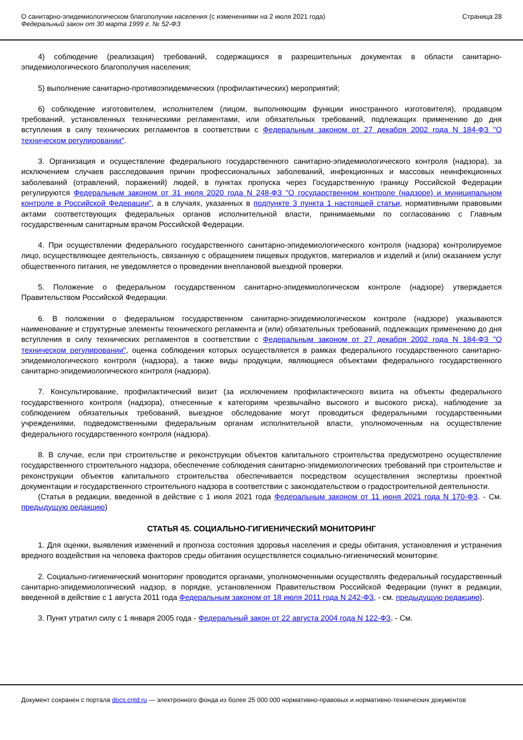О санитарно-эпидемиологическом благополучии населения (с изменениями на 2 июля 2021 года)
Федеральный закон от 30 марта 1999 г. № 52-ФЗ
Страница 28
4) соблюдение (реализация) требований, содержащихся в разрешительных документах в области санитарно-эпидемиологического благополучия населения;
5) выполнение санитарно-противоэпидемических (профилактических) мероприятий;
6) соблюдение изготовителем, исполнителем (лицом, выполняющим функции иностранного изготовителя), продавцом требований, установленных техническими регламентами, или обязательных требований, подлежащих применению до дня вступления в силу технических регламентов в соответствии с Федеральным законом от 27 декабря 2002 года N 184-ФЗ "О техническом регулировании".
3. Организация и осуществление федерального государственного санитарно-эпидемиологического контроля (надзора), за исключением случаев расследования причин профессиональных заболеваний, инфекционных и массовых неинфекционных заболеваний (отравлений, поражений) людей, в пунктах пропуска через Государственную границу Российской Федерации регулируются Федеральным законом от 31 июля 2020 года N 248-ФЗ "О государственном контроле (надзоре) и муниципальном контроле в Российской Федерации", а в случаях, указанных в подпункте 3 пункта 1 настоящей статьи, нормативными правовыми актами соответствующих федеральных органов исполнительной власти, принимаемыми по согласованию с Главным государственным санитарным врачом Российской Федерации.
4. При осуществлении федерального государственного санитарно-эпидемиологического контроля (надзора) контролируемое лицо, осуществляющее деятельность, связанную с обращением пищевых продуктов, материалов и изделий и (или) оказанием услуг общественного питания, не уведомляется о проведении внеплановой выездной проверки.
5. Положение о федеральном государственном санитарно-эпидемиологическом контроле (надзоре) утверждается Правительством Российской Федерации.
6. В положении о федеральном государственном санитарно-эпидемиологическом контроле (надзоре) указываются наименование и структурные элементы технического регламента и (или) обязательных требований, подлежащих применению до дня вступления в силу технических регламентов в соответствии с Федеральным законом от 27 декабря 2002 года N 184-ФЗ "О техническом регулировании", оценка соблюдения которых осуществляется в рамках федерального государственного санитарно-эпидемиологического контроля (надзора), а также виды продукции, являющиеся объектами федерального государственного санитарно-эпидемиологического контроля (надзора).
7. Консультирование, профилактический визит (за исключением профилактического визита на объекты федерального государственного контроля (надзора), отнесенные к категориям чрезвычайно высокого и высокого риска), наблюдение за соблюдением обязательных требований, выездное обследование могут проводиться федеральными государственными учреждениями, подведомственными федеральным органам исполнительной власти, уполномоченным на осуществление федерального государственного контроля (надзора).
8. В случае, если при строительстве и реконструкции объектов капитального строительства предусмотрено осуществление государственного строительного надзора, обеспечение соблюдения санитарно-эпидемиологических требований при строительстве и реконструкции объектов капитального строительства обеспечивается посредством осуществления экспертизы проектной документации и государственного строительного надзора в соответствии с законодательством о градостроительной деятельности.
(Статья в редакции, введенной в действие с 1 июля 2021 года Федеральным законом от 11 июня 2021 года N 170-ФЗ. - См. предыдущую редакцию)
СТАТЬЯ 45. СОЦИАЛЬНО-ГИГИЕНИЧЕСКИЙ МОНИТОРИНГ
1. Для оценки, выявления изменений и прогноза состояния здоровья населения и среды обитания, установления и устранения вредного воздействия на человека факторов среды обитания осуществляется социально-гигиенический мониторинг.
2. Социально-гигиенический мониторинг проводится органами, уполномоченными осуществлять федеральный государственный санитарно-эпидемиологический надзор, в порядке, установленном Правительством Российской Федерации (пункт в редакции, введенной в действие с 1 августа 2011 года Федеральным законом от 18 июля 2011 года N 242-ФЗ, - см. предыдущую редакцию).
3. Пункт утратил силу с 1 января 2005 года - Федеральный закон от 22 августа 2004 года N 122-ФЗ. - См.
Документ сохранен с портала docs.cntd.ru — электронного фонда из более 25 000 000 нормативно-правовых и нормативно-технических документов